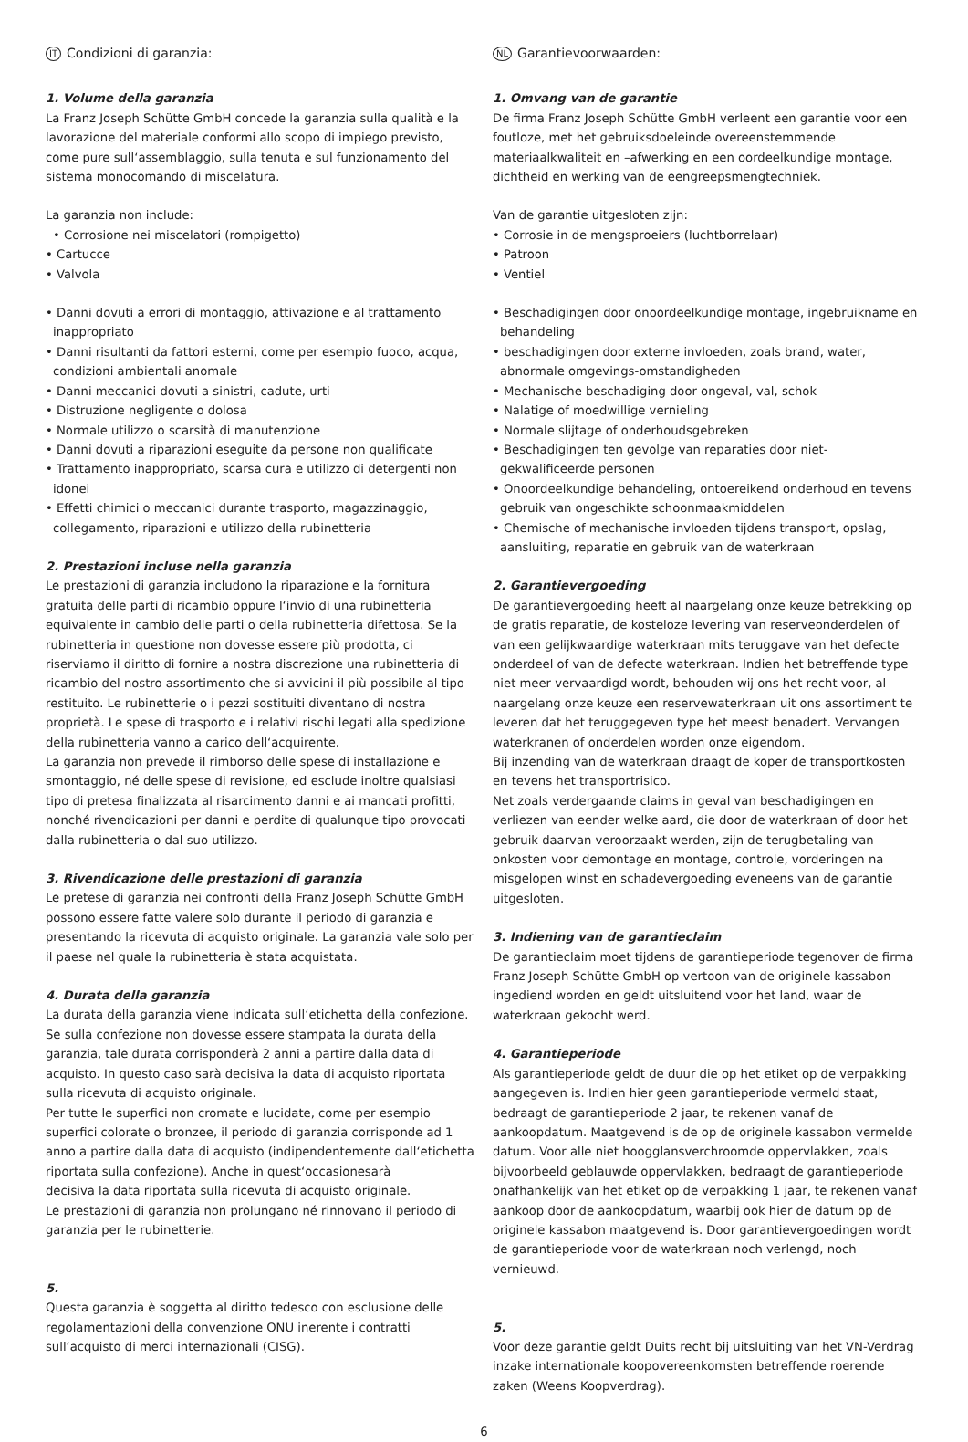IT Condizioni di garanzia:
1. Volume della garanzia
La Franz Joseph Schütte GmbH concede la garanzia sulla qualità e la lavorazione del materiale conformi allo scopo di impiego previsto, come pure sull‘assemblaggio, sulla tenuta e sul funzionamento del sistema monocomando di miscelatura.
La garanzia non include:
• Corrosione nei miscelatori (rompigetto)
• Cartucce
• Valvola
• Danni dovuti a errori di montaggio, attivazione e al trattamento inappropriato
• Danni risultanti da fattori esterni, come per esempio fuoco, acqua, condizioni ambientali anomale
• Danni meccanici dovuti a sinistri, cadute, urti
• Distruzione negligente o dolosa
• Normale utilizzo o scarsità di manutenzione
• Danni dovuti a riparazioni eseguite da persone non qualificate
• Trattamento inappropriato, scarsa cura e utilizzo di detergenti non idonei
• Effetti chimici o meccanici durante trasporto, magazzinaggio, collegamento, riparazioni e utilizzo della rubinetteria
2. Prestazioni incluse nella garanzia
Le prestazioni di garanzia includono la riparazione e la fornitura gratuita delle parti di ricambio oppure l‘invio di una rubinetteria equivalente in cambio delle parti o della rubinetteria difettosa. Se la rubinetteria in questione non dovesse essere più prodotta, ci riserviamo il diritto di fornire a nostra discrezione una rubinetteria di ricambio del nostro assortimento che si avvicini il più possibile al tipo restituito. Le rubinetterie o i pezzi sostituiti diventano di nostra proprietà. Le spese di trasporto e i relativi rischi legati alla spedizione della rubinetteria vanno a carico dell‘acquirente.
La garanzia non prevede il rimborso delle spese di installazione e smontaggio, né delle spese di revisione, ed esclude inoltre qualsiasi tipo di pretesa finalizzata al risarcimento danni e ai mancati profitti, nonché rivendicazioni per danni e perdite di qualunque tipo provocati dalla rubinetteria o dal suo utilizzo.
3. Rivendicazione delle prestazioni di garanzia
Le pretese di garanzia nei confronti della Franz Joseph Schütte GmbH possono essere fatte valere solo durante il periodo di garanzia e presentando la ricevuta di acquisto originale. La garanzia vale solo per il paese nel quale la rubinetteria è stata acquistata.
4. Durata della garanzia
La durata della garanzia viene indicata sull‘etichetta della confezione. Se sulla confezione non dovesse essere stampata la durata della garanzia, tale durata corrisponderà 2 anni a partire dalla data di acquisto. In questo caso sarà decisiva la data di acquisto riportata sulla ricevuta di acquisto originale.
Per tutte le superfici non cromate e lucidate, come per esempio superfici colorate o bronzee, il periodo di garanzia corrisponde ad 1 anno a partire dalla data di acquisto (indipendentemente dall‘etichetta riportata sulla confezione). Anche in quest‘occasionesarà
decisiva la data riportata sulla ricevuta di acquisto originale.
Le prestazioni di garanzia non prolungano né rinnovano il periodo di garanzia per le rubinetterie.
5.
Questa garanzia è soggetta al diritto tedesco con esclusione delle regolamentazioni della convenzione ONU inerente i contratti sull‘acquisto di merci internazionali (CISG).
NL Garantievoorwaarden:
1. Omvang van de garantie
De firma Franz Joseph Schütte GmbH verleent een garantie voor een foutloze, met het gebruiksdoeleinde overeenstemmende materiaalkwaliteit en –afwerking en een oordeelkundige montage, dichtheid en werking van de eengreepsmengtechniek.
Van de garantie uitgesloten zijn:
• Corrosie in de mengsproeiers (luchtborrelaar)
• Patroon
• Ventiel
• Beschadigingen door onoordeelkundige montage, ingebruikname en behandeling
• beschadigingen door externe invloeden, zoals brand, water, abnormale omgevings-omstandigheden
• Mechanische beschadiging door ongeval, val, schok
• Nalatige of moedwillige vernieling
• Normale slijtage of onderhoudsgebreken
• Beschadigingen ten gevolge van reparaties door niet-gekwalificeerde personen
• Onoordeelkundige behandeling, ontoereikend onderhoud en tevens gebruik van ongeschikte schoonmaakmiddelen
• Chemische of mechanische invloeden tijdens transport, opslag, aansluiting, reparatie en gebruik van de waterkraan
2. Garantievergoeding
De garantievergoeding heeft al naargelang onze keuze betrekking op de gratis reparatie, de kosteloze levering van reserveonderdelen of van een gelijkwaardige waterkraan mits teruggave van het defecte onderdeel of van de defecte waterkraan. Indien het betreffende type niet meer vervaardigd wordt, behouden wij ons het recht voor, al naargelang onze keuze een reservewaterkraan uit ons assortiment te leveren dat het teruggegeven type het meest benadert. Vervangen waterkranen of onderdelen worden onze eigendom.
Bij inzending van de waterkraan draagt de koper de transportkosten en tevens het transportrisico.
Net zoals verdergaande claims in geval van beschadigingen en verliezen van eender welke aard, die door de waterkraan of door het gebruik daarvan veroorzaakt werden, zijn de terugbetaling van onkosten voor demontage en montage, controle, vorderingen na misgelopen winst en schadevergoeding eveneens van de garantie uitgesloten.
3. Indiening van de garantieclaim
De garantieclaim moet tijdens de garantieperiode tegenover de firma Franz Joseph Schütte GmbH op vertoon van de originele kassabon ingediend worden en geldt uitsluitend voor het land, waar de waterkraan gekocht werd.
4. Garantieperiode
Als garantieperiode geldt de duur die op het etiket op de verpakking aangegeven is. Indien hier geen garantieperiode vermeld staat, bedraagt de garantieperiode 2 jaar, te rekenen vanaf de aankoopdatum. Maatgevend is de op de originele kassabon vermelde datum. Voor alle niet hoogglansverchroomde oppervlakken, zoals bijvoorbeeld geblauwde oppervlakken, bedraagt de garantieperiode onafhankelijk van het etiket op de verpakking 1 jaar, te rekenen vanaf aankoop door de aankoopdatum, waarbij ook hier de datum op de originele kassabon maatgevend is. Door garantievergoedingen wordt de garantieperiode voor de waterkraan noch verlengd, noch vernieuwd.
5.
Voor deze garantie geldt Duits recht bij uitsluiting van het VN-Verdrag inzake internationale koopovereenkomsten betreffende roerende zaken (Weens Koopverdrag).
6